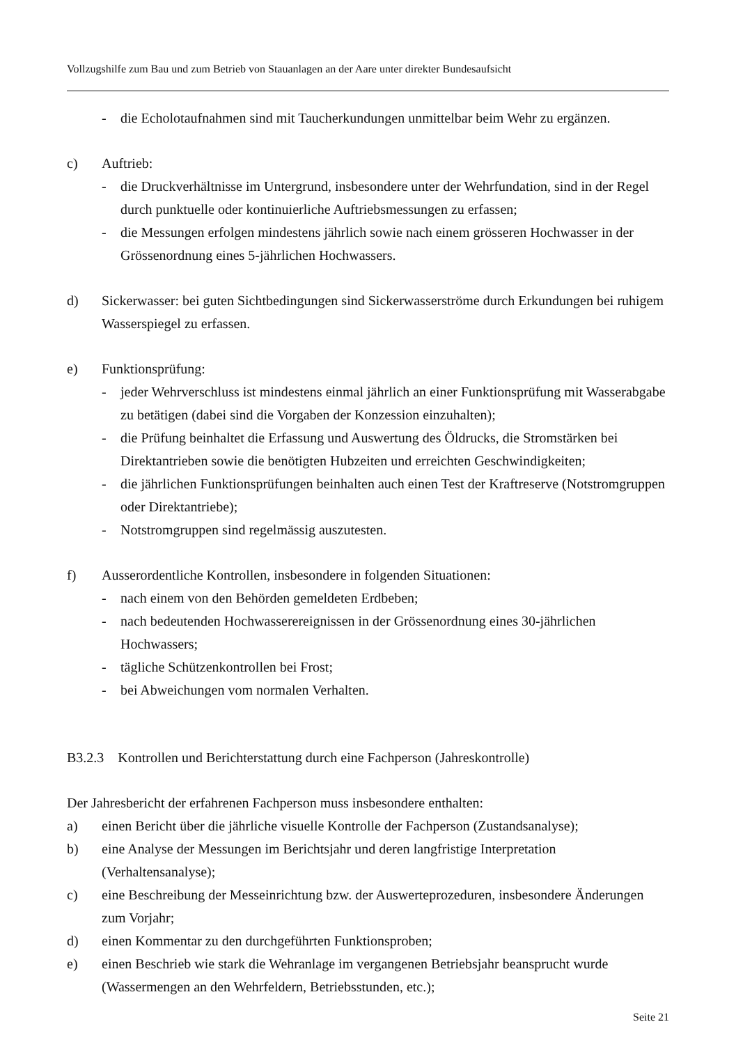Vollzugshilfe zum Bau und zum Betrieb von Stauanlagen an der Aare unter direkter Bundesaufsicht
- die Echolotaufnahmen sind mit Taucherkundungen unmittelbar beim Wehr zu ergänzen.
c) Auftrieb:
- die Druckverhältnisse im Untergrund, insbesondere unter der Wehrfundation, sind in der Regel durch punktuelle oder kontinuierliche Auftriebsmessungen zu erfassen;
- die Messungen erfolgen mindestens jährlich sowie nach einem grösseren Hochwasser in der Grössenordnung eines 5-jährlichen Hochwassers.
d) Sickerwasser: bei guten Sichtbedingungen sind Sickerwasserströme durch Erkundungen bei ruhigem Wasserspiegel zu erfassen.
e) Funktionsprüfung:
- jeder Wehrverschluss ist mindestens einmal jährlich an einer Funktionsprüfung mit Wasserabgabe zu betätigen (dabei sind die Vorgaben der Konzession einzuhalten);
- die Prüfung beinhaltet die Erfassung und Auswertung des Öldrucks, die Stromstärken bei Direktantrieben sowie die benötigten Hubzeiten und erreichten Geschwindigkeiten;
- die jährlichen Funktionsprüfungen beinhalten auch einen Test der Kraftreserve (Notstromgruppen oder Direktantriebe);
- Notstromgruppen sind regelmässig auszutesten.
f) Ausserordentliche Kontrollen, insbesondere in folgenden Situationen:
- nach einem von den Behörden gemeldeten Erdbeben;
- nach bedeutenden Hochwasserereignissen in der Grössenordnung eines 30-jährlichen Hochwassers;
- tägliche Schützenkontrollen bei Frost;
- bei Abweichungen vom normalen Verhalten.
B3.2.3 Kontrollen und Berichterstattung durch eine Fachperson (Jahreskontrolle)
Der Jahresbericht der erfahrenen Fachperson muss insbesondere enthalten:
a) einen Bericht über die jährliche visuelle Kontrolle der Fachperson (Zustandsanalyse);
b) eine Analyse der Messungen im Berichtsjahr und deren langfristige Interpretation (Verhaltensanalyse);
c) eine Beschreibung der Messeinrichtung bzw. der Auswerteprozeduren, insbesondere Änderungen zum Vorjahr;
d) einen Kommentar zu den durchgeführten Funktionsproben;
e) einen Beschrieb wie stark die Wehranlage im vergangenen Betriebsjahr beansprucht wurde (Wassermengen an den Wehrfeldern, Betriebsstunden, etc.);
Seite 21